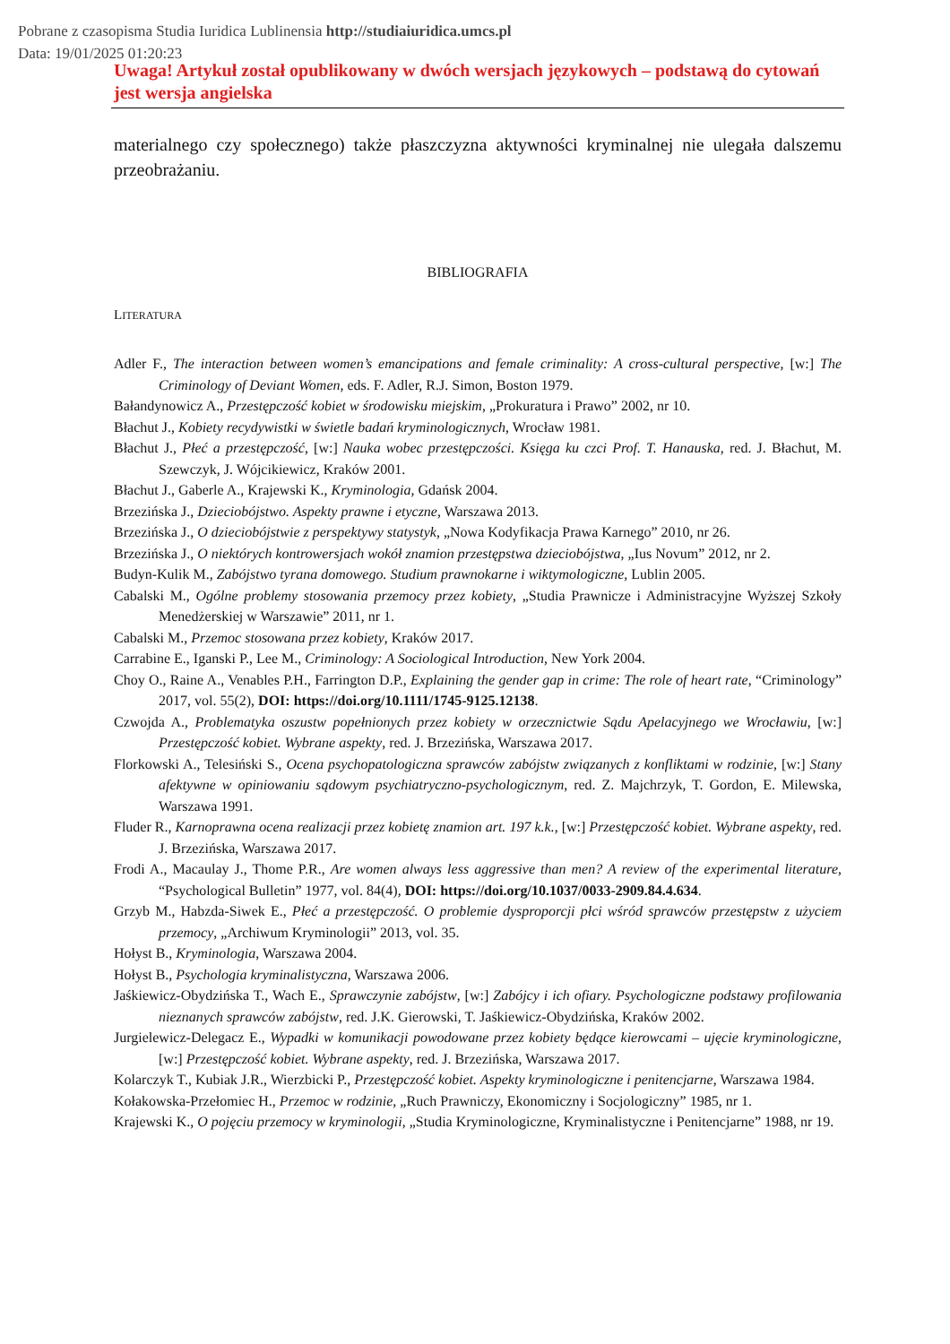Pobrane z czasopisma Studia Iuridica Lublinensia http://studiaiuridica.umcs.pl
Data: 19/01/2025 01:20:23
Uwaga! Artykuł został opublikowany w dwóch wersjach językowych – podstawą do cytowań jest wersja angielska
materialnego czy społecznego) także płaszczyzna aktywności kryminalnej nie ulegała dalszemu przeobrażaniu.
BIBLIOGRAFIA
LITERATURA
Adler F., The interaction between women’s emancipations and female criminality: A cross-cultural perspective, [w:] The Criminology of Deviant Women, eds. F. Adler, R.J. Simon, Boston 1979.
Bałandynowicz A., Przestępczość kobiet w środowisku miejskim, „Prokuratura i Prawo” 2002, nr 10.
Błachut J., Kobiety recydywistki w świetle badań kryminologicznych, Wrocław 1981.
Błachut J., Płeć a przestępczość, [w:] Nauka wobec przestępczości. Księga ku czci Prof. T. Hanauska, red. J. Błachut, M. Szewczyk, J. Wójcikiewicz, Kraków 2001.
Błachut J., Gaberle A., Krajewski K., Kryminologia, Gdańsk 2004.
Brzezińska J., Dzieciobójstwo. Aspekty prawne i etyczne, Warszawa 2013.
Brzezińska J., O dzieciobójstwie z perspektywy statystyk, „Nowa Kodyfikacja Prawa Karnego” 2010, nr 26.
Brzezińska J., O niektórych kontrowersjach wokół znamion przestępstwa dzieciobójstwa, „Ius Novum” 2012, nr 2.
Budyn-Kulik M., Zabójstwo tyrana domowego. Studium prawnokarne i wiktymologiczne, Lublin 2005.
Cabalski M., Ogólne problemy stosowania przemocy przez kobiety, „Studia Prawnicze i Administracyjne Wyższej Szkoły Menedżerskiej w Warszawie” 2011, nr 1.
Cabalski M., Przemoc stosowana przez kobiety, Kraków 2017.
Carrabine E., Iganski P., Lee M., Criminology: A Sociological Introduction, New York 2004.
Choy O., Raine A., Venables P.H., Farrington D.P., Explaining the gender gap in crime: The role of heart rate, “Criminology” 2017, vol. 55(2), DOI: https://doi.org/10.1111/1745-9125.12138.
Czwojda A., Problematyka oszustw popełnionych przez kobiety w orzecznictwie Sądu Apelacyjnego we Wrocławiu, [w:] Przestępczość kobiet. Wybrane aspekty, red. J. Brzezińska, Warszawa 2017.
Florkowski A., Telesiński S., Ocena psychopatologiczna sprawców zabójstw związanych z konfliktami w rodzinie, [w:] Stany afektywne w opiniowaniu sądowym psychiatryczno-psychologicznym, red. Z. Majchrzyk, T. Gordon, E. Milewska, Warszawa 1991.
Fluder R., Karnoprawna ocena realizacji przez kobietę znamion art. 197 k.k., [w:] Przestępczość kobiet. Wybrane aspekty, red. J. Brzezińska, Warszawa 2017.
Frodi A., Macaulay J., Thome P.R., Are women always less aggressive than men? A review of the experimental literature, “Psychological Bulletin” 1977, vol. 84(4), DOI: https://doi.org/10.1037/0033-2909.84.4.634.
Grzyb M., Habzda-Siwek E., Płeć a przestępczość. O problemie dysproporcji płci wśród sprawców przestępstw z użyciem przemocy, „Archiwum Kryminologii” 2013, vol. 35.
Hołyst B., Kryminologia, Warszawa 2004.
Hołyst B., Psychologia kryminalistyczna, Warszawa 2006.
Jaśkiewicz-Obydzińska T., Wach E., Sprawczynie zabójstw, [w:] Zabójcy i ich ofiary. Psychologiczne podstawy profilowania nieznanych sprawców zabójstw, red. J.K. Gierowski, T. Jaśkiewicz-Obydzińska, Kraków 2002.
Jurgielewicz-Delegacz E., Wypadki w komunikacji powodowane przez kobiety będące kierowcami – ujęcie kryminologiczne, [w:] Przestępczość kobiet. Wybrane aspekty, red. J. Brzezińska, Warszawa 2017.
Kolarczyk T., Kubiak J.R., Wierzbicki P., Przestępczość kobiet. Aspekty kryminologiczne i penitencjarne, Warszawa 1984.
Kołakowska-Przełomiec H., Przemoc w rodzinie, „Ruch Prawniczy, Ekonomiczny i Socjologiczny” 1985, nr 1.
Krajewski K., O pojęciu przemocy w kryminologii, „Studia Kryminologiczne, Kryminalistyczne i Penitencjarne” 1988, nr 19.